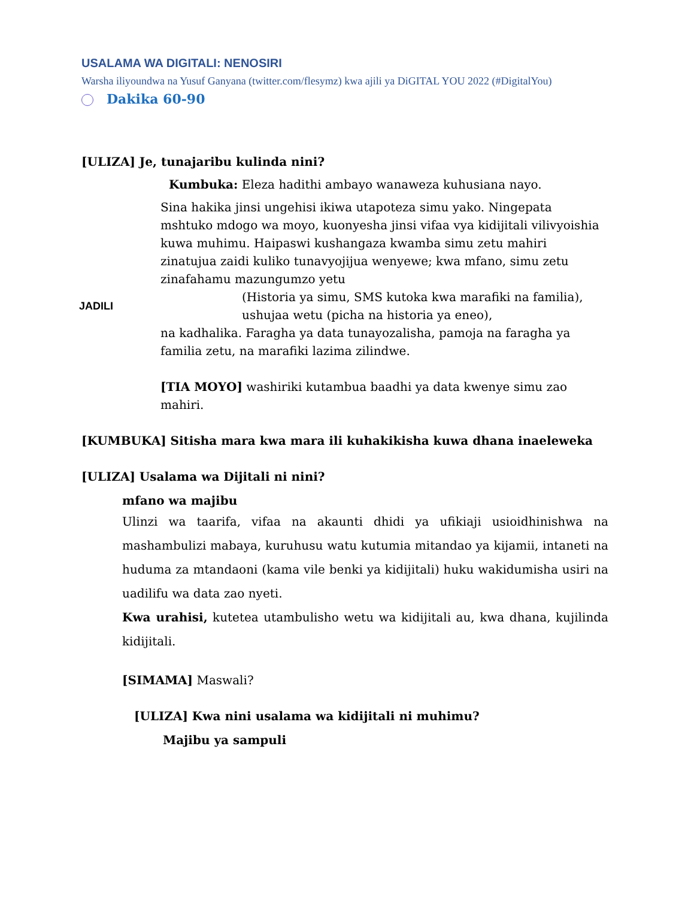USALAMA WA DIGITALI: NENOSIRI
Warsha iliyoundwa na Yusuf Ganyana (twitter.com/flesymz) kwa ajili ya DiGITAL YOU 2022 (#DigitalYou)
Dakika 60-90
[ULIZA] Je, tunajaribu kulinda nini?
Kumbuka: Eleza hadithi ambayo wanaweza kuhusiana nayo.
JADILI
Sina hakika jinsi ungehisi ikiwa utapoteza simu yako. Ningepata mshtuko mdogo wa moyo, kuonyesha jinsi vifaa vya kidijitali vilivyoishia kuwa muhimu. Haipaswi kushangaza kwamba simu zetu mahiri zinatujua zaidi kuliko tunavyojijua wenyewe; kwa mfano, simu zetu zinafahamu mazungumzo yetu
(Historia ya simu, SMS kutoka kwa marafiki na familia), ushujaa wetu (picha na historia ya eneo),
na kadhalika. Faragha ya data tunayozalisha, pamoja na faragha ya familia zetu, na marafiki lazima zilindwe.
[TIA MOYO] washiriki kutambua baadhi ya data kwenye simu zao mahiri.
[KUMBUKA] Sitisha mara kwa mara ili kuhakikisha kuwa dhana inaeleweka
[ULIZA] Usalama wa Dijitali ni nini?
mfano wa majibu
Ulinzi wa taarifa, vifaa na akaunti dhidi ya ufikiaji usioidhinishwa na mashambulizi mabaya, kuruhusu watu kutumia mitandao ya kijamii, intaneti na huduma za mtandaoni (kama vile benki ya kidijitali) huku wakidumisha usiri na uadilifu wa data zao nyeti.
Kwa urahisi, kutetea utambulisho wetu wa kidijitali au, kwa dhana, kujilinda kidijitali.
[SIMAMA] Maswali?
[ULIZA] Kwa nini usalama wa kidijitali ni muhimu?
Majibu ya sampuli